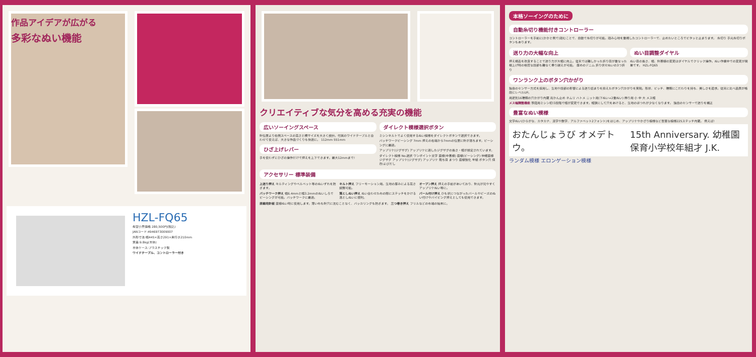作品アイデアが広がる
多彩なぬい機能
HZL-FQ65
希望小売価格 280,500円(税込)
JANコード:4946973009007
外形寸法:幅445×高さ291×奥行き210mm
質量:9.8kg(本体)
本体ケース:プラスチック製
ワイドテーブル、コントローラー付き
クリエイティブな気分を高める充実の機能
広いソーイングスペース
針位置より右側スペースの高さと横サイズを大きく設計。付属のワイドテーブルと合わせて使えば、大きな作品づくりも快適に。 112mm 551mm
ひざ上げレバー
手を使わずにひざの操作だけで押えを上下できます。最大12mmまで!
ダイレクト模様選択ボタン
ミシンキルトでよく使用するぬい模様をダイレクトボタンで選択できます。
パッチワークピーシング 7mm 押えの右端から7mmの位置に針が落ちます。ピーシングに最適。
アップリケ(ジグザグ) アップリケに適したジグザグの長さ・幅が設定されています。
ダイレクト模様 No.選択 ワンポイント文字 直線(中基線) 直線(ピーシング) 伸縮直線 ジグザグ アップリケ(ジグザグ) アップリケ 裁ち目 まつり 直線強化 年組 ボタン穴 保存/よびだし
アクセサリー 標準装備
上送り押え キルティングやベルベット等のぬいずれを防ぎます。
パッチワーク押え 幅6.4mmと幅3.2mmのぬいしろでピーシングが可能。パッチワークに最適。
キルト押え フリーモーション用。生地の厚みによる高さ調整可能。
落としぬい押え ぬい合わせた布の際にステッチをかける落としぬいに便利。
オープン押え 押えの手前があいており、針元が見やすくアップリケぬい等に。
パール付け押え ひも状につながったパールやビーズのぬい付けやパイピング押えとしても使用できます。
直線用針板 直線ぬい時に使用します。薄い布も針穴に沈むことなく、パッカリングも防ぎます。 三つ巻き押え フリルなどの布端の始末に。
本格ソーイングのために
自動糸切り機能付きコントローラー
コントローラーを手前に(かかと側で)踏むことで、自動で糸切りが可能。踏み心地を重視したコントローラーで、止めたいところでピタッと止まります。 糸切り 手元糸切りボタンもあります。
送り力の大幅な向上
押え構造を改良することで送り力が大幅に向上。従来では難しかった折り目が重なった裾上げ時の極度な段部も難なく乗り越えが可能。 厚めのデニム 折り伏せぬいの3つ折り
ぬい目調整ダイヤル
ぬい目の長さ、幅、針基線の変更はダイヤルでクリック操作。ぬい作業中での変更が簡単です。 HZL-FQ65
ワンランク上のボタン穴かがり
独自のセンサー方式を採用し、生地や段部の影響による送り詰まりを抑えたボタン穴かがりを実現。形状、ピッチ、種類にこだわりを持ち、美しさを追求。従来に比べ品質が格段にレベルUP。
用途別16種類の穴かがり内蔵 両かん止め ネムリ ハトメ ニット用(下ぬい+2重ぬい) 飾り用 小 中 大 メス幅
メス幅調整機能 家庭用ミシン初!3段階で幅が変更できます。幅狭にして穴をあけると、生地のほつれが少なくなります。 独自のセンサーで送りを補正
豊富なぬい模様
文字ぬい(ひらがな、カタカナ、漢字や数字、アルファベット2フォント)をはじめ、アップリケやかざり模様など豊富な模様225ステッチ内蔵。 例えば!
おたんじょうび オメデトウ。 15th Anniversary. 幼稚園保育小学校年組才 J.K.
ランダム模様 エロンゲーション模様